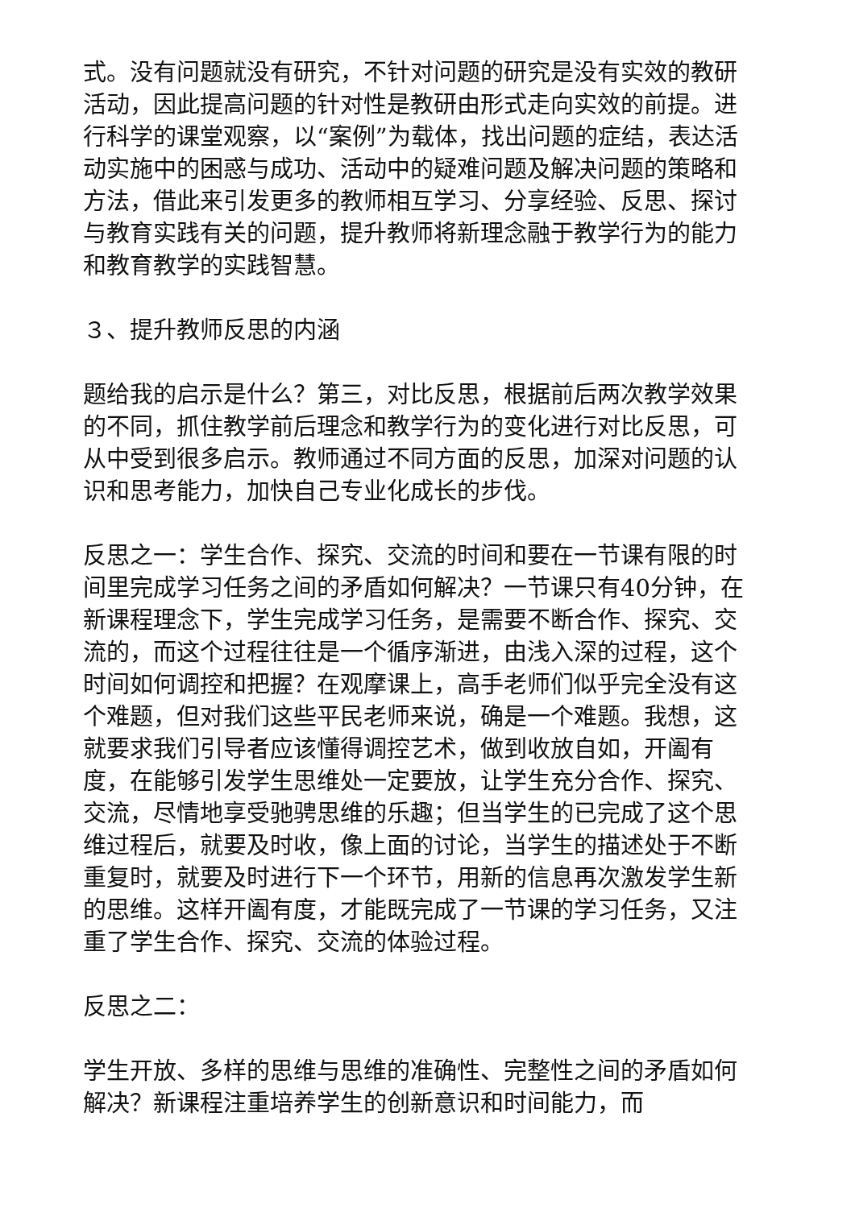式。没有问题就没有研究，不针对问题的研究是没有实效的教研活动，因此提高问题的针对性是教研由形式走向实效的前提。进行科学的课堂观察，以“案例”为载体，找出问题的症结，表达活动实施中的困惑与成功、活动中的疑难问题及解决问题的策略和方法，借此来引发更多的教师相互学习、分享经验、反思、探讨与教育实践有关的问题，提升教师将新理念融于教学行为的能力和教育教学的实践智慧。
３、提升教师反思的内涵
题给我的启示是什么？第三，对比反思，根据前后两次教学效果的不同，抓住教学前后理念和教学行为的变化进行对比反思，可从中受到很多启示。教师通过不同方面的反思，加深对问题的认识和思考能力，加快自己专业化成长的步伐。
反思之一：学生合作、探究、交流的时间和要在一节课有限的时间里完成学习任务之间的矛盾如何解决？一节课只有40分钟，在新课程理念下，学生完成学习任务，是需要不断合作、探究、交流的，而这个过程往往是一个循序渐进，由浅入深的过程，这个时间如何调控和把握？在观摩课上，高手老师们似乎完全没有这个难题，但对我们这些平民老师来说，确是一个难题。我想，这就要求我们引导者应该懂得调控艺术，做到收放自如，开阖有度，在能够引发学生思维处一定要放，让学生充分合作、探究、交流，尽情地享受驰骋思维的乐趣；但当学生的已完成了这个思维过程后，就要及时收，像上面的讨论，当学生的描述处于不断重复时，就要及时进行下一个环节，用新的信息再次激发学生新的思维。这样开阖有度，才能既完成了一节课的学习任务，又注重了学生合作、探究、交流的体验过程。
反思之二：
学生开放、多样的思维与思维的准确性、完整性之间的矛盾如何解决？新课程注重培养学生的创新意识和时间能力，而